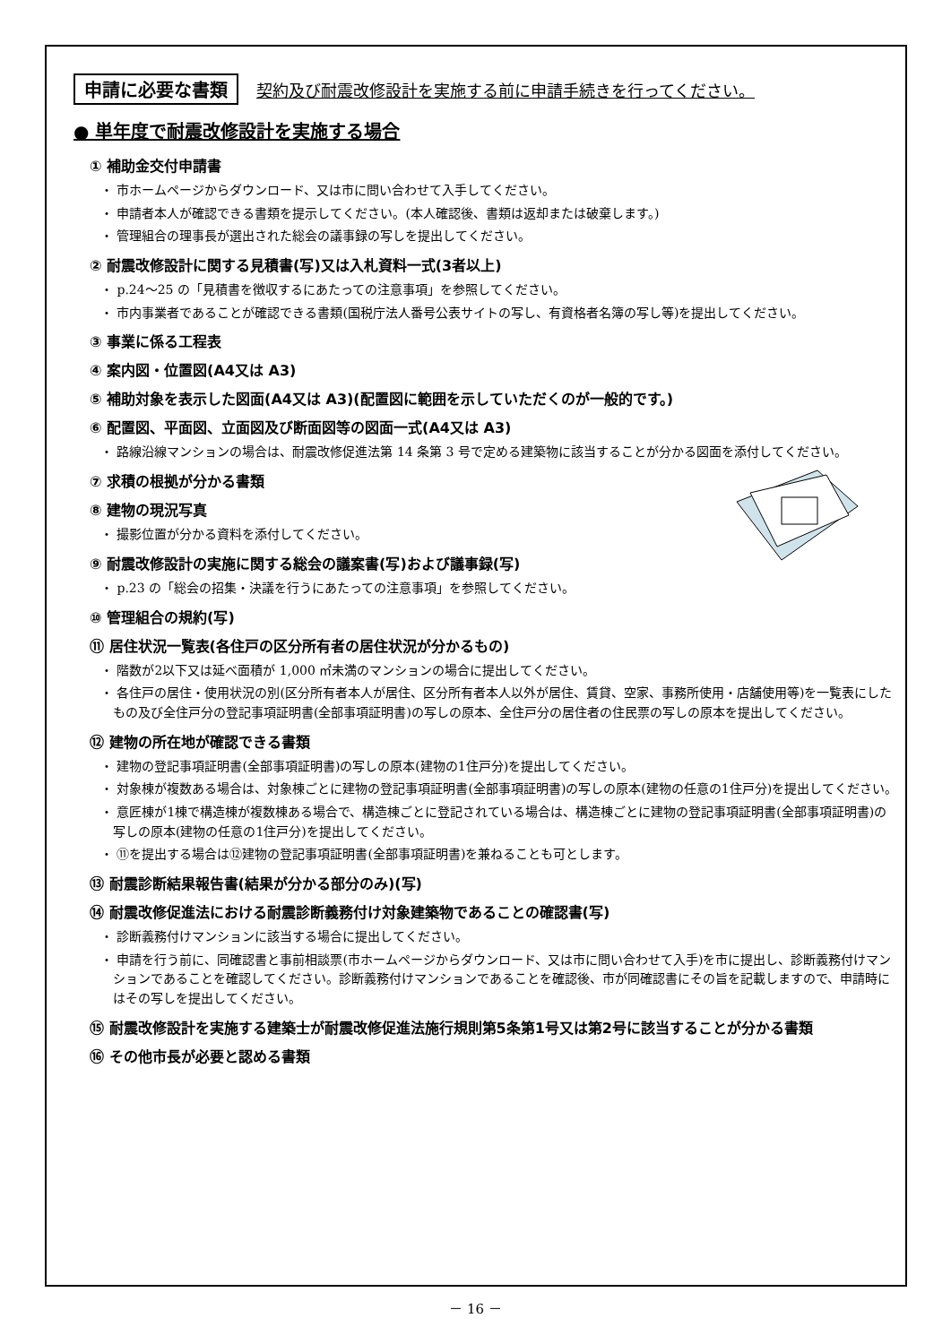申請に必要な書類 契約及び耐震改修設計を実施する前に申請手続きを行ってください。
● 単年度で耐震改修設計を実施する場合
① 補助金交付申請書
・ 市ホームページからダウンロード、又は市に問い合わせて入手してください。
・ 申請者本人が確認できる書類を提示してください。(本人確認後、書類は返却または破棄します。)
・ 管理組合の理事長が選出された総会の議事録の写しを提出してください。
② 耐震改修設計に関する見積書(写)又は入札資料一式(3者以上)
・ p.24～25 の「見積書を徴収するにあたっての注意事項」を参照してください。
・ 市内事業者であることが確認できる書類(国税庁法人番号公表サイトの写し、有資格者名簿の写し等)を提出してください。
③ 事業に係る工程表
④ 案内図・位置図(A4又は A3)
⑤ 補助対象を表示した図面(A4又は A3)(配置図に範囲を示していただくのが一般的です。)
⑥ 配置図、平面図、立面図及び断面図等の図面一式(A4又は A3)
・ 路線沿線マンションの場合は、耐震改修促進法第 14 条第 3 号で定める建築物に該当することが分かる図面を添付してください。
⑦ 求積の根拠が分かる書類
⑧ 建物の現況写真
・ 撮影位置が分かる資料を添付してください。
⑨ 耐震改修設計の実施に関する総会の議案書(写)および議事録(写)
・ p.23 の「総会の招集・決議を行うにあたっての注意事項」を参照してください。
⑩ 管理組合の規約(写)
⑪ 居住状況一覧表(各住戸の区分所有者の居住状況が分かるもの)
・ 階数が2以下又は延べ面積が 1,000 ㎡未満のマンションの場合に提出してください。
・ 各住戸の居住・使用状況の別(区分所有者本人が居住、区分所有者本人以外が居住、賃貸、空家、事務所使用・店舗使用等)を一覧表にしたもの及び全住戸分の登記事項証明書(全部事項証明書)の写しの原本、全住戸分の居住者の住民票の写しの原本を提出してください。
⑫ 建物の所在地が確認できる書類
・ 建物の登記事項証明書(全部事項証明書)の写しの原本(建物の1住戸分)を提出してください。
・ 対象棟が複数ある場合は、対象棟ごとに建物の登記事項証明書(全部事項証明書)の写しの原本(建物の任意の1住戸分)を提出してください。
・ 意匠棟が1棟で構造棟が複数棟ある場合で、構造棟ごとに登記されている場合は、構造棟ごとに建物の登記事項証明書(全部事項証明書)の写しの原本(建物の任意の1住戸分)を提出してください。
・ ⑪を提出する場合は⑫建物の登記事項証明書(全部事項証明書)を兼ねることも可とします。
⑬ 耐震診断結果報告書(結果が分かる部分のみ)(写)
⑭ 耐震改修促進法における耐震診断義務付け対象建築物であることの確認書(写)
・ 診断義務付けマンションに該当する場合に提出してください。
・ 申請を行う前に、同確認書と事前相談票(市ホームページからダウンロード、又は市に問い合わせて入手)を市に提出し、診断義務付けマンションであることを確認してください。診断義務付けマンションであることを確認後、市が同確認書にその旨を記載しますので、申請時にはその写しを提出してください。
⑮ 耐震改修設計を実施する建築士が耐震改修促進法施行規則第5条第1号又は第2号に該当することが分かる書類
⑯ その他市長が必要と認める書類
－ 16 －